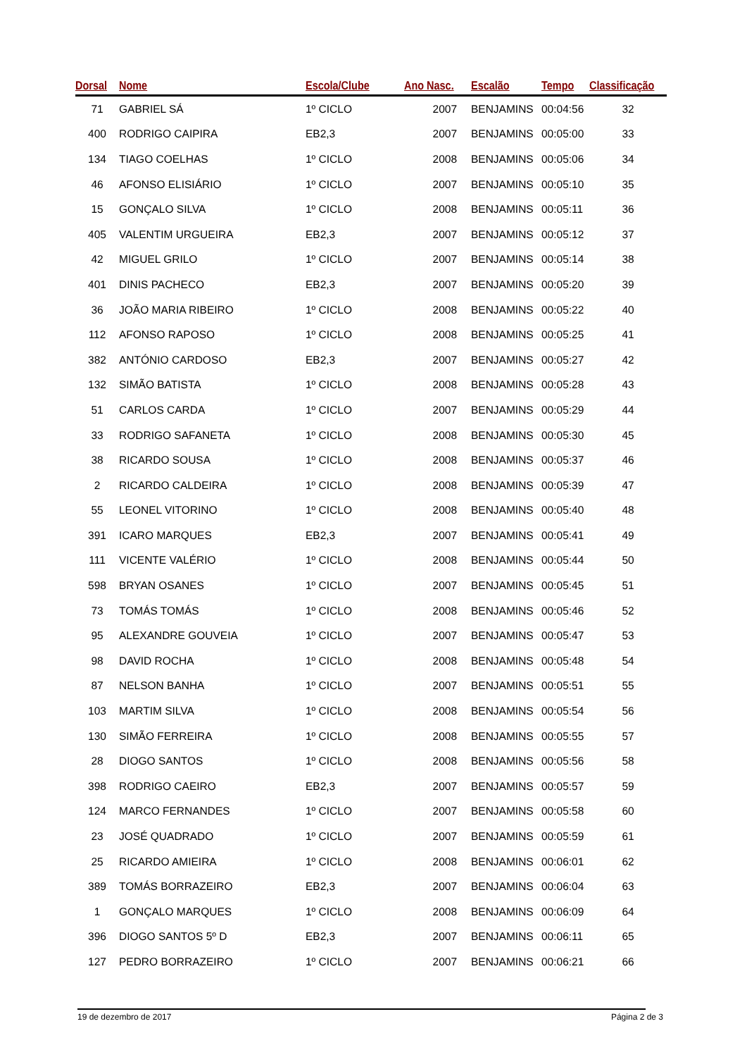| Dorsal | Nome | Escola/Clube | Ano Nasc. | Escalão | Tempo | Classificação |
| --- | --- | --- | --- | --- | --- | --- |
| 71 | GABRIEL SÁ | 1º CICLO | 2007 | BENJAMINS | 00:04:56 | 32 |
| 400 | RODRIGO CAIPIRA | EB2,3 | 2007 | BENJAMINS | 00:05:00 | 33 |
| 134 | TIAGO COELHAS | 1º CICLO | 2008 | BENJAMINS | 00:05:06 | 34 |
| 46 | AFONSO ELISIÁRIO | 1º CICLO | 2007 | BENJAMINS | 00:05:10 | 35 |
| 15 | GONÇALO SILVA | 1º CICLO | 2008 | BENJAMINS | 00:05:11 | 36 |
| 405 | VALENTIM URGUEIRA | EB2,3 | 2007 | BENJAMINS | 00:05:12 | 37 |
| 42 | MIGUEL GRILO | 1º CICLO | 2007 | BENJAMINS | 00:05:14 | 38 |
| 401 | DINIS PACHECO | EB2,3 | 2007 | BENJAMINS | 00:05:20 | 39 |
| 36 | JOÃO MARIA RIBEIRO | 1º CICLO | 2008 | BENJAMINS | 00:05:22 | 40 |
| 112 | AFONSO RAPOSO | 1º CICLO | 2008 | BENJAMINS | 00:05:25 | 41 |
| 382 | ANTÓNIO CARDOSO | EB2,3 | 2007 | BENJAMINS | 00:05:27 | 42 |
| 132 | SIMÃO BATISTA | 1º CICLO | 2008 | BENJAMINS | 00:05:28 | 43 |
| 51 | CARLOS CARDA | 1º CICLO | 2007 | BENJAMINS | 00:05:29 | 44 |
| 33 | RODRIGO SAFANETA | 1º CICLO | 2008 | BENJAMINS | 00:05:30 | 45 |
| 38 | RICARDO SOUSA | 1º CICLO | 2008 | BENJAMINS | 00:05:37 | 46 |
| 2 | RICARDO CALDEIRA | 1º CICLO | 2008 | BENJAMINS | 00:05:39 | 47 |
| 55 | LEONEL VITORINO | 1º CICLO | 2008 | BENJAMINS | 00:05:40 | 48 |
| 391 | ICARO MARQUES | EB2,3 | 2007 | BENJAMINS | 00:05:41 | 49 |
| 111 | VICENTE VALÉRIO | 1º CICLO | 2008 | BENJAMINS | 00:05:44 | 50 |
| 598 | BRYAN OSANES | 1º CICLO | 2007 | BENJAMINS | 00:05:45 | 51 |
| 73 | TOMÁS TOMÁS | 1º CICLO | 2008 | BENJAMINS | 00:05:46 | 52 |
| 95 | ALEXANDRE GOUVEIA | 1º CICLO | 2007 | BENJAMINS | 00:05:47 | 53 |
| 98 | DAVID ROCHA | 1º CICLO | 2008 | BENJAMINS | 00:05:48 | 54 |
| 87 | NELSON BANHA | 1º CICLO | 2007 | BENJAMINS | 00:05:51 | 55 |
| 103 | MARTIM SILVA | 1º CICLO | 2008 | BENJAMINS | 00:05:54 | 56 |
| 130 | SIMÃO FERREIRA | 1º CICLO | 2008 | BENJAMINS | 00:05:55 | 57 |
| 28 | DIOGO SANTOS | 1º CICLO | 2008 | BENJAMINS | 00:05:56 | 58 |
| 398 | RODRIGO CAEIRO | EB2,3 | 2007 | BENJAMINS | 00:05:57 | 59 |
| 124 | MARCO FERNANDES | 1º CICLO | 2007 | BENJAMINS | 00:05:58 | 60 |
| 23 | JOSÉ QUADRADO | 1º CICLO | 2007 | BENJAMINS | 00:05:59 | 61 |
| 25 | RICARDO AMIEIRA | 1º CICLO | 2008 | BENJAMINS | 00:06:01 | 62 |
| 389 | TOMÁS BORRAZEIRO | EB2,3 | 2007 | BENJAMINS | 00:06:04 | 63 |
| 1 | GONÇALO MARQUES | 1º CICLO | 2008 | BENJAMINS | 00:06:09 | 64 |
| 396 | DIOGO SANTOS 5º D | EB2,3 | 2007 | BENJAMINS | 00:06:11 | 65 |
| 127 | PEDRO BORRAZEIRO | 1º CICLO | 2007 | BENJAMINS | 00:06:21 | 66 |
19 de dezembro de 2017 Página 2 de 3